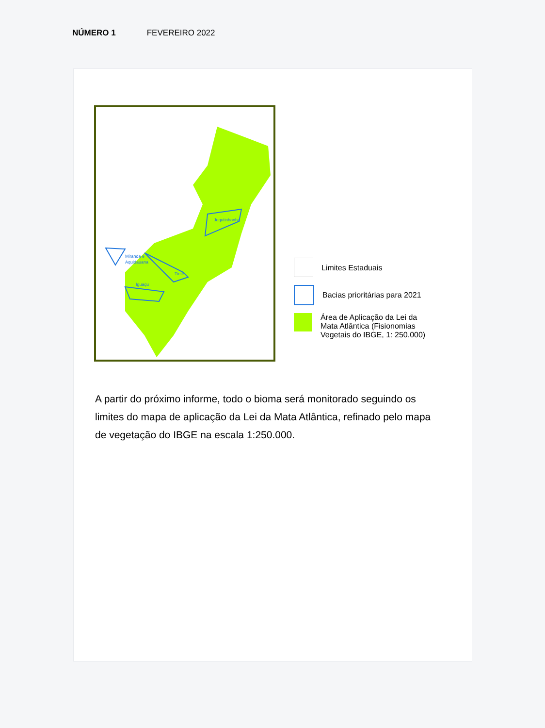NÚMERO 1 FEVEREIRO 2022
Jequtinhonha
Miranda e
Aquidauana
Tietê
Iguaçu
Limites Estaduais
Bacias prioritárias para 2021
Área de Aplicação da Lei da
Mata Atlântica (Fisionomias
Vegetais do IBGE, 1: 250.000)
A partir do próximo informe, todo o bioma será monitorado seguindo os limites do mapa de aplicação da Lei da Mata Atlântica, refinado pelo mapa de vegetação do IBGE na escala 1:250.000.